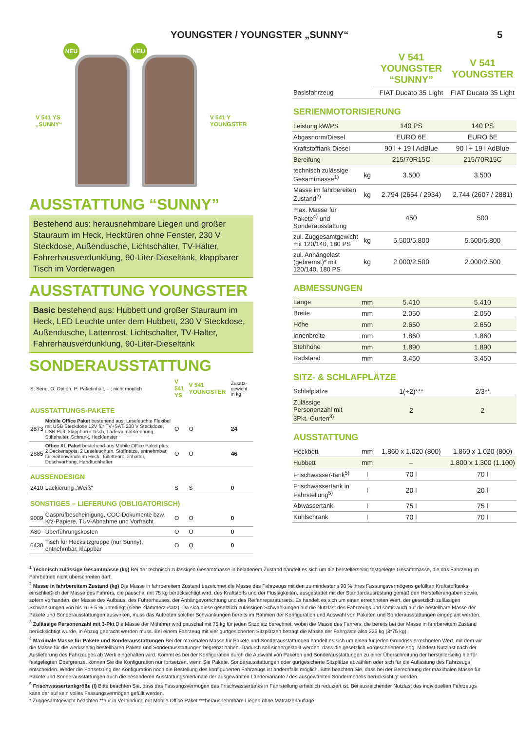YOUNGSTER / YOUNGSTER „SUNNY“5
V 541 YS
„SUNNY“
NEU
NEU
V 541 Y
YOUNGSTER
AUSSTATTUNG “SUNNY”
Bestehend aus: herausnehmbare Liegen und großer Stauraum im Heck, Hecktüren ohne Fenster, 230 V Steckdose, Außendusche, Lichtschalter, TV-Halter, Fahrerhausverdunklung, 90-Liter-Dieseltank, klappbarer Tisch im Vorderwagen
AUSSTATTUNG YOUNGSTER
Basic bestehend aus: Hubbett und großer Stauraum im Heck, LED Leuchte unter dem Hubbett, 230 V Steckdose, Außendusche, Lattenrost, Lichtschalter, TV-Halter, Fahrerhausverdunklung, 90-Liter-Dieseltank
SONDERAUSSTATTUNG
| S: Serie, O: Option, P: Paketinhalt, – : nicht möglich | | V 541 YS | V 541 YOUNGSTER | Zusatz-gewicht in kg |
| AUSSTATTUNGS-PAKETE | | | | |
| 2873 | Mobile Office Paket bestehend aus: Leseleuchte Flexibel mit USB Steckdose 12V für TV+SAT, 230 V Steckdose, USB Port, klappbarer Tisch, Laderaumabtrennung, Stiftehalter, Schrank, Heckfenster | O | O | 24 |
| 2885 | Office XL Paket bestehend aus Mobile Office Paket plus: 2 Deckenspots, 2 Leseleuchten, Stoffnetze, entnehmbar, für Seitenwände im Heck, Toilettenrollenhalter, Duschvorhang, Handtuchhalter | O | O | 46 |
| AUSSENDESIGN | | | | |
| 2410 | Lackierung „Weiß“ | S | S | 0 |
| SONSTIGES – LIEFERUNG (OBLIGATORISCH) | | | | |
| 9009 | Gasprüfbescheinigung, COC-Dokumente bzw. Kfz-Papiere, TÜV-Abnahme und Vorfracht | O | O | 0 |
| A80 | Überführungskosten | O | O | 0 |
| 6430 | Tisch für Hecksitzgruppe (nur Sunny), entnehmbar, klappbar | O | O | 0 |
| | | V 541 YOUNGSTER “SUNNY” | V 541 YOUNGSTER |
| --- | --- | --- | --- |
| Basisfahrzeug | | FIAT Ducato 35 Light | FIAT Ducato 35 Light |
| SERIENMOTORISIERUNG | | | |
| Leistung kW/PS | | 140 PS | 140 PS |
| Abgasnorm/Diesel | | EURO 6E | EURO 6E |
| Kraftstofftank Diesel | | 90 l + 19 l AdBlue | 90 l + 19 l AdBlue |
| Bereifung | | 215/70R15C | 215/70R15C |
| technisch zulässige Gesamtmasse<sup>1)</sup> | kg | 3.500 | 3.500 |
| Masse im fahrbereiten Zustand<sup>2)</sup> | kg | 2.794 (2654 / 2934) | 2.744 (2607 / 2881) |
| max. Masse für Pakete<sup>4)</sup> und Sonderausstattung | | 450 | 500 |
| zul. Zuggesamtgewicht mit 120/140, 180 PS | kg | 5.500/5.800 | 5.500/5.800 |
| zul. Anhängelast (gebremst)* mit 120/140, 180 PS | kg | 2.000/2.500 | 2.000/2.500 |
| ABMESSUNGEN | | | |
| Länge | mm | 5.410 | 5.410 |
| Breite | mm | 2.050 | 2.050 |
| Höhe | mm | 2.650 | 2.650 |
| Innenbreite | mm | 1.860 | 1.860 |
| Stehhöhe | mm | 1.890 | 1.890 |
| Radstand | mm | 3.450 | 3.450 |
| SITZ- & SCHLAFPLÄTZE | | | |
| Schlafplätze | | 1(+2)*** | 2/3** |
| Zulässige Personenzahl mit 3Pkt.-Gurten<sup>3)</sup> | | 2 | 2 |
| AUSSTATTUNG | | | |
| Heckbett | mm | 1.860 x 1.020 (800) | 1.860 x 1.020 (800) |
| Hubbett | mm | – | 1.800 x 1.300 (1.100) |
| Frischwasser-tank<sup>5)</sup> | l | 70 l | 70 l |
| Frischwassertank in Fahrstellung<sup>5)</sup> | l | 20 l | 20 l |
| Abwassertank | l | 75 l | 75 l |
| Kühlschrank | l | 70 l | 70 l |
<sup>1</sup> Technisch zulässige Gesamtmasse (kg) Bei der technisch zulässigen Gesamtmasse in beladenem Zustand handelt es sich um die herstellerseitig festgelegte Gesamtmasse, die das Fahrzeug im Fahrbetrieb nicht überschreiten darf.
<sup>2</sup> Masse in fahrbereitem Zustand (kg) Die Masse in fahrbereitem Zustand bezeichnet die Masse des Fahrzeugs mit den zu mindestens 90 % ihres Fassungsvermögens gefüllten Kraftstofftanks, einschließlich der Masse des Fahrers, die pauschal mit 75 kg berücksichtigt wird, des Kraftstoffs und der Flüssigkeiten, ausgestattet mit der Standardausrüstung gemäß den Herstellerangaben sowie, sofern vorhanden, der Masse des Aufbaus, des Führerhauses, der Anhängevorrichtung und des Reifenreparatursets. Es handelt es sich um einen errechneten Wert, der gesetzlich zulässigen Schwankungen von bis zu ± 5 % unterliegt (siehe Klammerzusatz). Da sich diese gesetzlich zulässigen Schwankungen auf die Nutzlast des Fahrzeugs und somit auch auf die bestellbare Masse der Pakete und Sonderausstattungen auswirken, muss das Auftreten solcher Schwankungen bereits im Rahmen der Konfiguration und Auswahl von Paketen und Sonderausstattungen eingeplant werden.
<sup>3</sup> Zulässige Personenzahl mit 3-Pkt Die Masse der Mitfahrer wird pauschal mit 75 kg für jeden Sitzplatz berechnet, wobei die Masse des Fahrers, die bereits bei der Masse in fahrbereitem Zustand berücksichtigt wurde, in Abzug gebracht werden muss. Bei einem Fahrzeug mit vier gurtgesicherten Sitzplätzen beträgt die Masse der Fahrgäste also 225 kg (3*75 kg).
<sup>4</sup> Maximale Masse für Pakete und Sonderausstattungen Bei der maximalen Masse für Pakete und Sonderausstattungen handelt es sich um einen für jeden Grundriss errechneten Wert, mit dem wir die Masse für die werksseitig bestellbaren Pakete und Sonderausstattungen begrenzt haben. Dadurch soll sichergestellt werden, dass die gesetzlich vorgeschriebene sog. Mindest-Nutzlast nach der Auslieferung des Fahrzeuges ab Werk eingehalten wird. Kommt es bei der Konfiguration durch die Auswahl von Paketen und Sonderausstattungen zu einer Überschreitung der herstellerseitig hierfür festgelegten Obergrenze, können Sie die Konfiguration nur fortsetzen, wenn Sie Pakete, Sonderausstattungen oder gurtgesicherte Sitzplätze abwählen oder sich für die Auflastung des Fahrzeugs entscheiden. Weder die Fortsetzung der Konfiguration noch die Bestellung des konfigurierten Fahrzeugs ist andernfalls möglich. Bitte beachten Sie, dass bei der Berechnung der maximalen Masse für Pakete und Sonderausstattungen auch die besonderen Ausstattungsmerkmale der ausgewählten Ländervariante / des ausgewählten Sondermodells berücksichtigt werden.
<sup>5</sup> Frischwassertankgröße (l) Bitte beachten Sie, dass das Fassungsvermögen des Frischwassertanks in Fahrstellung erheblich reduziert ist. Bei ausreichender Nutzlast des individuellen Fahrzeugs kann der auf sein volles Fassungsvermögen gefüllt werden.
* Zuggesamtgewicht beachten **nur in Verbindung mit Mobile Office Paket ***herausnehmbare Liegen ohne Matratzenauflage